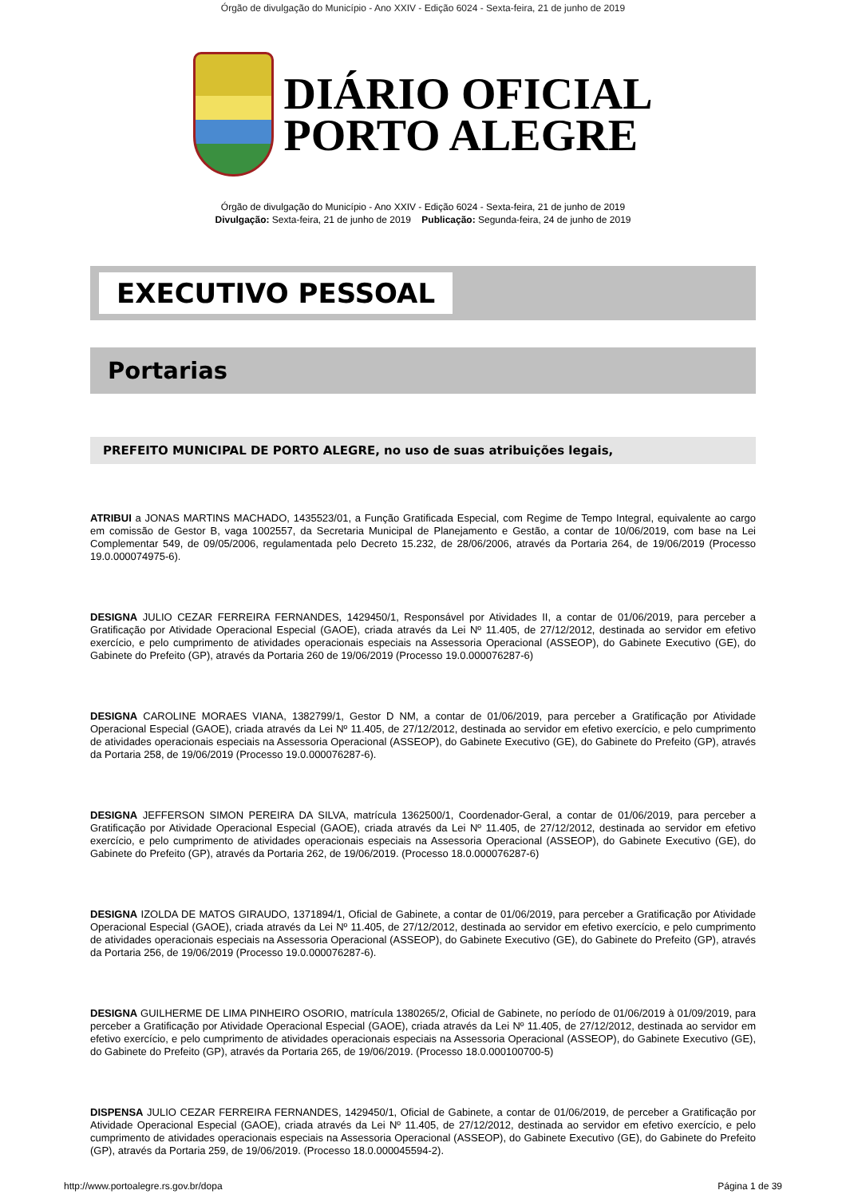Órgão de divulgação do Município - Ano XXIV - Edição 6024 - Sexta-feira, 21 de junho de 2019
DIÁRIO OFICIAL
PORTO ALEGRE
Órgão de divulgação do Município - Ano XXIV - Edição 6024 - Sexta-feira, 21 de junho de 2019
Divulgação: Sexta-feira, 21 de junho de 2019 Publicação: Segunda-feira, 24 de junho de 2019
EXECUTIVO PESSOAL
Portarias
PREFEITO MUNICIPAL DE PORTO ALEGRE, no uso de suas atribuições legais,
ATRIBUI a JONAS MARTINS MACHADO, 1435523/01, a Função Gratificada Especial, com Regime de Tempo Integral, equivalente ao cargo em comissão de Gestor B, vaga 1002557, da Secretaria Municipal de Planejamento e Gestão, a contar de 10/06/2019, com base na Lei Complementar 549, de 09/05/2006, regulamentada pelo Decreto 15.232, de 28/06/2006, através da Portaria 264, de 19/06/2019 (Processo 19.0.000074975-6).
DESIGNA JULIO CEZAR FERREIRA FERNANDES, 1429450/1, Responsável por Atividades II, a contar de 01/06/2019, para perceber a Gratificação por Atividade Operacional Especial (GAOE), criada através da Lei Nº 11.405, de 27/12/2012, destinada ao servidor em efetivo exercício, e pelo cumprimento de atividades operacionais especiais na Assessoria Operacional (ASSEOP), do Gabinete Executivo (GE), do Gabinete do Prefeito (GP), através da Portaria 260 de 19/06/2019 (Processo 19.0.000076287-6)
DESIGNA CAROLINE MORAES VIANA, 1382799/1, Gestor D NM, a contar de 01/06/2019, para perceber a Gratificação por Atividade Operacional Especial (GAOE), criada através da Lei Nº 11.405, de 27/12/2012, destinada ao servidor em efetivo exercício, e pelo cumprimento de atividades operacionais especiais na Assessoria Operacional (ASSEOP), do Gabinete Executivo (GE), do Gabinete do Prefeito (GP), através da Portaria 258, de 19/06/2019 (Processo 19.0.000076287-6).
DESIGNA JEFFERSON SIMON PEREIRA DA SILVA, matrícula 1362500/1, Coordenador-Geral, a contar de 01/06/2019, para perceber a Gratificação por Atividade Operacional Especial (GAOE), criada através da Lei Nº 11.405, de 27/12/2012, destinada ao servidor em efetivo exercício, e pelo cumprimento de atividades operacionais especiais na Assessoria Operacional (ASSEOP), do Gabinete Executivo (GE), do Gabinete do Prefeito (GP), através da Portaria 262, de 19/06/2019. (Processo 18.0.000076287-6)
DESIGNA IZOLDA DE MATOS GIRAUDO, 1371894/1, Oficial de Gabinete, a contar de 01/06/2019, para perceber a Gratificação por Atividade Operacional Especial (GAOE), criada através da Lei Nº 11.405, de 27/12/2012, destinada ao servidor em efetivo exercício, e pelo cumprimento de atividades operacionais especiais na Assessoria Operacional (ASSEOP), do Gabinete Executivo (GE), do Gabinete do Prefeito (GP), através da Portaria 256, de 19/06/2019 (Processo 19.0.000076287-6).
DESIGNA GUILHERME DE LIMA PINHEIRO OSORIO, matrícula 1380265/2, Oficial de Gabinete, no período de 01/06/2019 à 01/09/2019, para perceber a Gratificação por Atividade Operacional Especial (GAOE), criada através da Lei Nº 11.405, de 27/12/2012, destinada ao servidor em efetivo exercício, e pelo cumprimento de atividades operacionais especiais na Assessoria Operacional (ASSEOP), do Gabinete Executivo (GE), do Gabinete do Prefeito (GP), através da Portaria 265, de 19/06/2019. (Processo 18.0.000100700-5)
DISPENSA JULIO CEZAR FERREIRA FERNANDES, 1429450/1, Oficial de Gabinete, a contar de 01/06/2019, de perceber a Gratificação por Atividade Operacional Especial (GAOE), criada através da Lei Nº 11.405, de 27/12/2012, destinada ao servidor em efetivo exercício, e pelo cumprimento de atividades operacionais especiais na Assessoria Operacional (ASSEOP), do Gabinete Executivo (GE), do Gabinete do Prefeito (GP), através da Portaria 259, de 19/06/2019. (Processo 18.0.000045594-2).
http://www.portoalegre.rs.gov.br/dopa Página 1 de 39